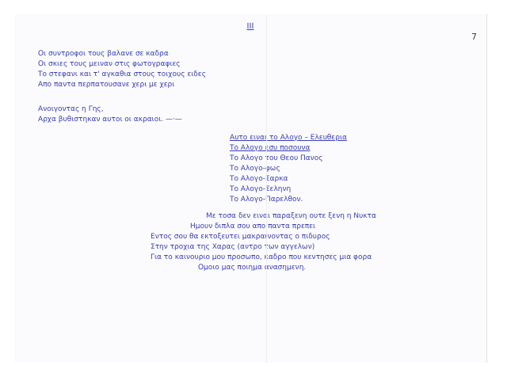III
7
Οι συντροφοι τους βαλανε σε καδρα
Οι σκιες τους μειναν στις φωτογραφιες
Το στεφανι και τ' αγκαθια στους τοιχους ειδες
Απο παντα περπατουσανε χερι με χερι
Ανοιγοντας η Γης,
Αρχα βυθιστηκαν αυτοι οι ακραιοι. —·—
Αυτο ειναι το Αλογο – Ελευθερια
Το Αλογο εσυ ποσουνα
Το Αλογο του Θεου Πανος
Το Αλογο-φως
Το Αλογο-Σαρκα
Το Αλογο-Σεληνη
Το Αλογο-Παρελθον.
Με τοσα δεν ειναι παραξενη ουτε ξενη η Νυκτα
Ημουν διπλα σου απο παντα πρεπει
Εντος σου θα εκτοξευτει μακραινοντας ο πιδυρος
Στην τροχια της Χαρας (αντρο των αγγελων)
Για το καινουριο μου προσωπο, καδρο που κεντησες μια φορα
Ομοιο μας ποιημα ανασημενη.